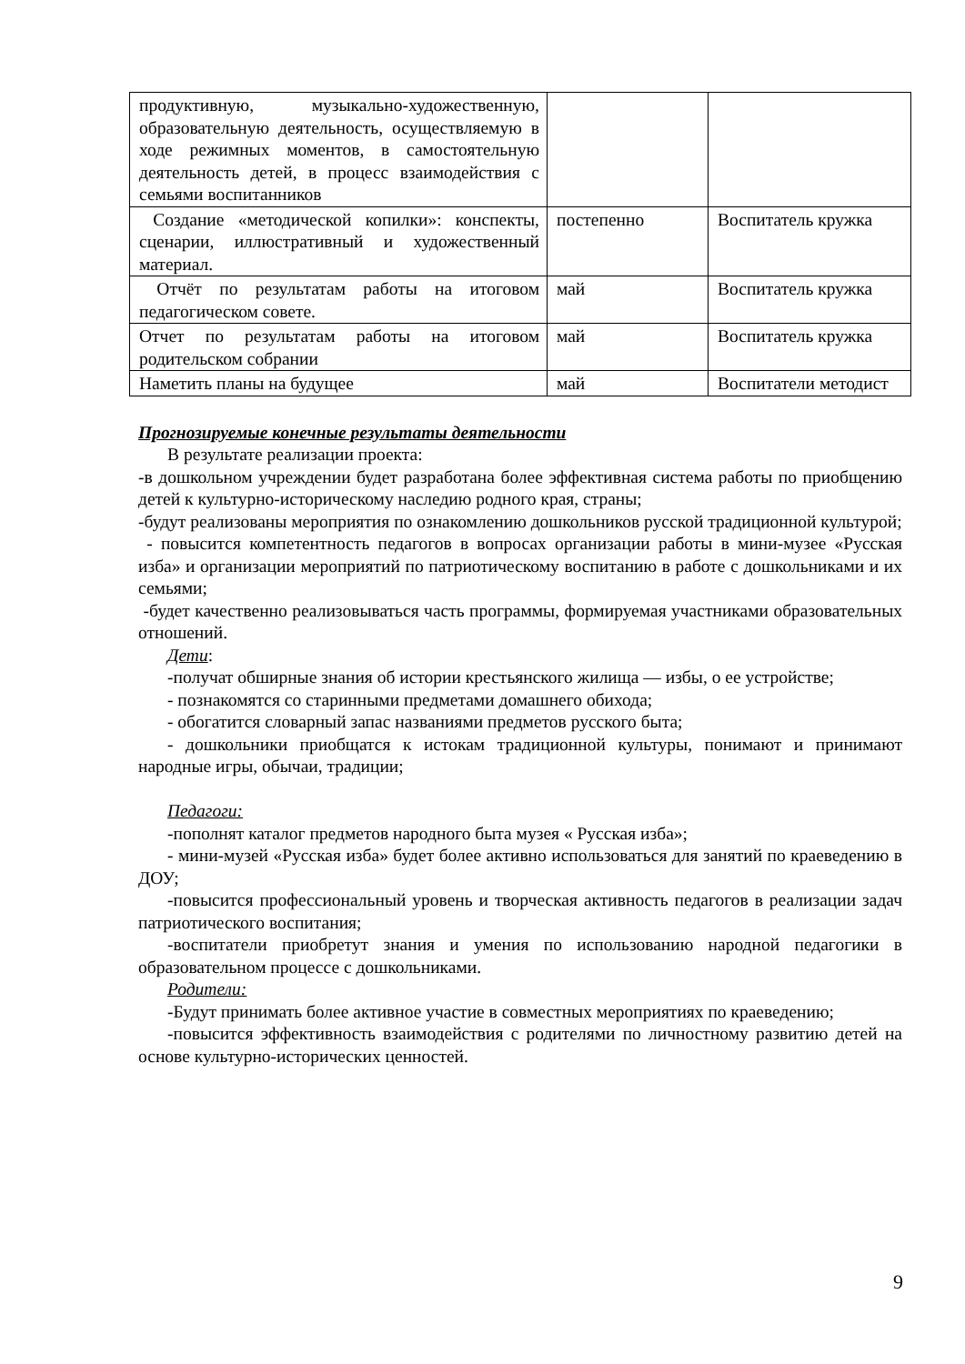| продуктивную, музыкально-художественную, образовательную деятельность, осуществляемую в ходе режимных моментов, в самостоятельную деятельность детей, в процесс взаимодействия с семьями воспитанников | | |
| Создание «методической копилки»: конспекты, сценарии, иллюстративный и художественный материал. | постепенно | Воспитатель кружка |
| Отчёт по результатам работы на итоговом педагогическом совете. | май | Воспитатель кружка |
| Отчет по результатам работы на итоговом родительском собрании | май | Воспитатель кружка |
| Наметить планы на будущее | май | Воспитатели методист |
Прогнозируемые конечные результаты деятельности
В результате реализации проекта:
-в дошкольном учреждении будет разработана более эффективная система работы по приобщению детей к культурно-историческому наследию родного края, страны;
-будут реализованы мероприятия по ознакомлению дошкольников русской традиционной культурой;
- повысится компетентность педагогов в вопросах организации работы в мини-музее «Русская изба» и организации мероприятий по патриотическому воспитанию в работе с дошкольниками и их семьями;
-будет качественно реализовываться часть программы, формируемая участниками образовательных отношений.
Дети:
-получат обширные знания об истории крестьянского жилища — избы, о ее устройстве;
- познакомятся со старинными предметами домашнего обихода;
- обогатится словарный запас названиями предметов русского быта;
- дошкольники приобщатся к истокам традиционной культуры, понимают и принимают народные игры, обычаи, традиции;
Педагоги:
-пополнят каталог предметов народного быта музея « Русская изба»;
- мини-музей «Русская изба» будет более активно использоваться для занятий по краеведению в ДОУ;
-повысится профессиональный уровень и творческая активность педагогов в реализации задач патриотического воспитания;
-воспитатели приобретут знания и умения по использованию народной педагогики в образовательном процессе с дошкольниками.
Родители:
-Будут принимать более активное участие в совместных мероприятиях по краеведению;
-повысится эффективность взаимодействия с родителями по личностному развитию детей на основе культурно-исторических ценностей.
9